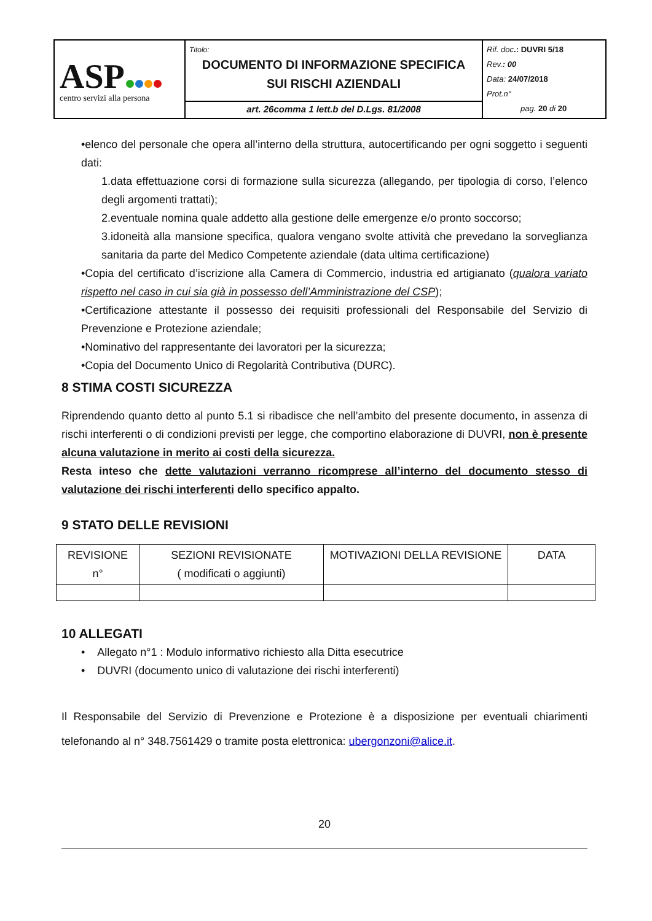| ASP centro servizi alla persona | Titolo: DOCUMENTO DI INFORMAZIONE SPECIFICA SUI RISCHI AZIENDALI | Rif. doc .: DUVRI 5/18 Rev. : 00 Data: 24/07/2018 Prot.n° pag. 20 di 20 |
| | art. 26comma 1 lett.b del D.Lgs. 81/2008 | |
•elenco del personale che opera all’interno della struttura, autocertificando per ogni soggetto i seguenti dati:
1.data effettuazione corsi di formazione sulla sicurezza (allegando, per tipologia di corso, l’elenco degli argomenti trattati);
2.eventuale nomina quale addetto alla gestione delle emergenze e/o pronto soccorso;
3.idoneità alla mansione specifica, qualora vengano svolte attività che prevedano la sorveglianza sanitaria da parte del Medico Competente aziendale (data ultima certificazione)
•Copia del certificato d’iscrizione alla Camera di Commercio, industria ed artigianato (qualora variato rispetto nel caso in cui sia già in possesso dell’Amministrazione del CSP);
•Certificazione attestante il possesso dei requisiti professionali del Responsabile del Servizio di Prevenzione e Protezione aziendale;
•Nominativo del rappresentante dei lavoratori per la sicurezza;
•Copia del Documento Unico di Regolarità Contributiva (DURC).
8 STIMA COSTI SICUREZZA
Riprendendo quanto detto al punto 5.1 si ribadisce che nell’ambito del presente documento, in assenza di rischi interferenti o di condizioni previsti per legge, che comportino elaborazione di DUVRI, non è presente alcuna valutazione in merito ai costi della sicurezza.
Resta inteso che dette valutazioni verranno ricomprese all’interno del documento stesso di valutazione dei rischi interferenti dello specifico appalto.
9 STATO DELLE REVISIONI
| REVISIONE n° | SEZIONI REVISIONATE ( modificati o aggiunti) | MOTIVAZIONI DELLA REVISIONE | DATA |
10 ALLEGATI
• Allegato n°1 : Modulo informativo richiesto alla Ditta esecutrice
• DUVRI (documento unico di valutazione dei rischi interferenti)
Il Responsabile del Servizio di Prevenzione e Protezione è a disposizione per eventuali chiarimenti telefonando al n° 348.7561429 o tramite posta elettronica: ubergonzoni@alice.it.
20